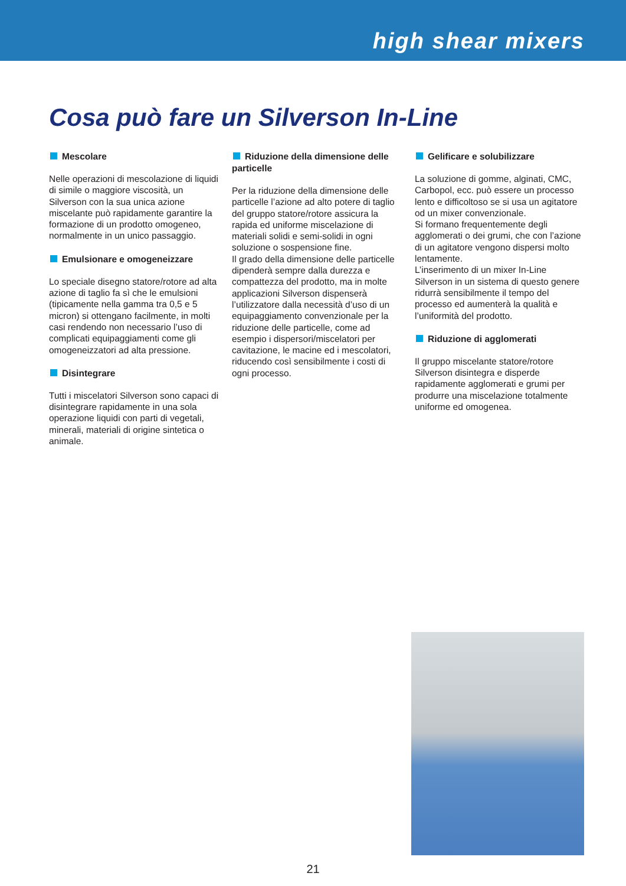high shear mixers
Cosa può fare un Silverson In-Line
Mescolare
Nelle operazioni di mescolazione di liquidi di simile o maggiore viscosità, un Silverson con la sua unica azione miscelante può rapidamente garantire la formazione di un prodotto omogeneo, normalmente in un unico passaggio.
Emulsionare e omogeneizzare
Lo speciale disegno statore/rotore ad alta azione di taglio fa sì che le emulsioni (tipicamente nella gamma tra 0,5 e 5 micron) si ottengano facilmente, in molti casi rendendo non necessario l’uso di complicati equipaggiamenti come gli omogeneizzatori ad alta pressione.
Disintegrare
Tutti i miscelatori Silverson sono capaci di disintegrare rapidamente in una sola operazione liquidi con parti di vegetali, minerali, materiali di origine sintetica o animale.
Riduzione della dimensione delle particelle
Per la riduzione della dimensione delle particelle l’azione ad alto potere di taglio del gruppo statore/rotore assicura la rapida ed uniforme miscelazione di materiali solidi e semi-solidi in ogni soluzione o sospensione fine.
Il grado della dimensione delle particelle dipenderà sempre dalla durezza e compattezza del prodotto, ma in molte applicazioni Silverson dispenserà l’utilizzatore dalla necessità d’uso di un equipaggiamento convenzionale per la riduzione delle particelle, come ad esempio i dispersori/miscelatori per cavitazione, le macine ed i mescolatori, riducendo così sensibilmente i costi di ogni processo.
Gelificare e solubilizzare
La soluzione di gomme, alginati, CMC, Carbopol, ecc. può essere un processo lento e difficoltoso se si usa un agitatore od un mixer convenzionale.
Si formano frequentemente degli agglomerati o dei grumi, che con l’azione di un agitatore vengono dispersi molto lentamente.
L’inserimento di un mixer In-Line Silverson in un sistema di questo genere ridurrà sensibilmente il tempo del processo ed aumenterà la qualità e l’uniformità del prodotto.
Riduzione di agglomerati
Il gruppo miscelante statore/rotore Silverson disintegra e disperde rapidamente agglomerati e grumi per produrre una miscelazione totalmente uniforme ed omogenea.
21